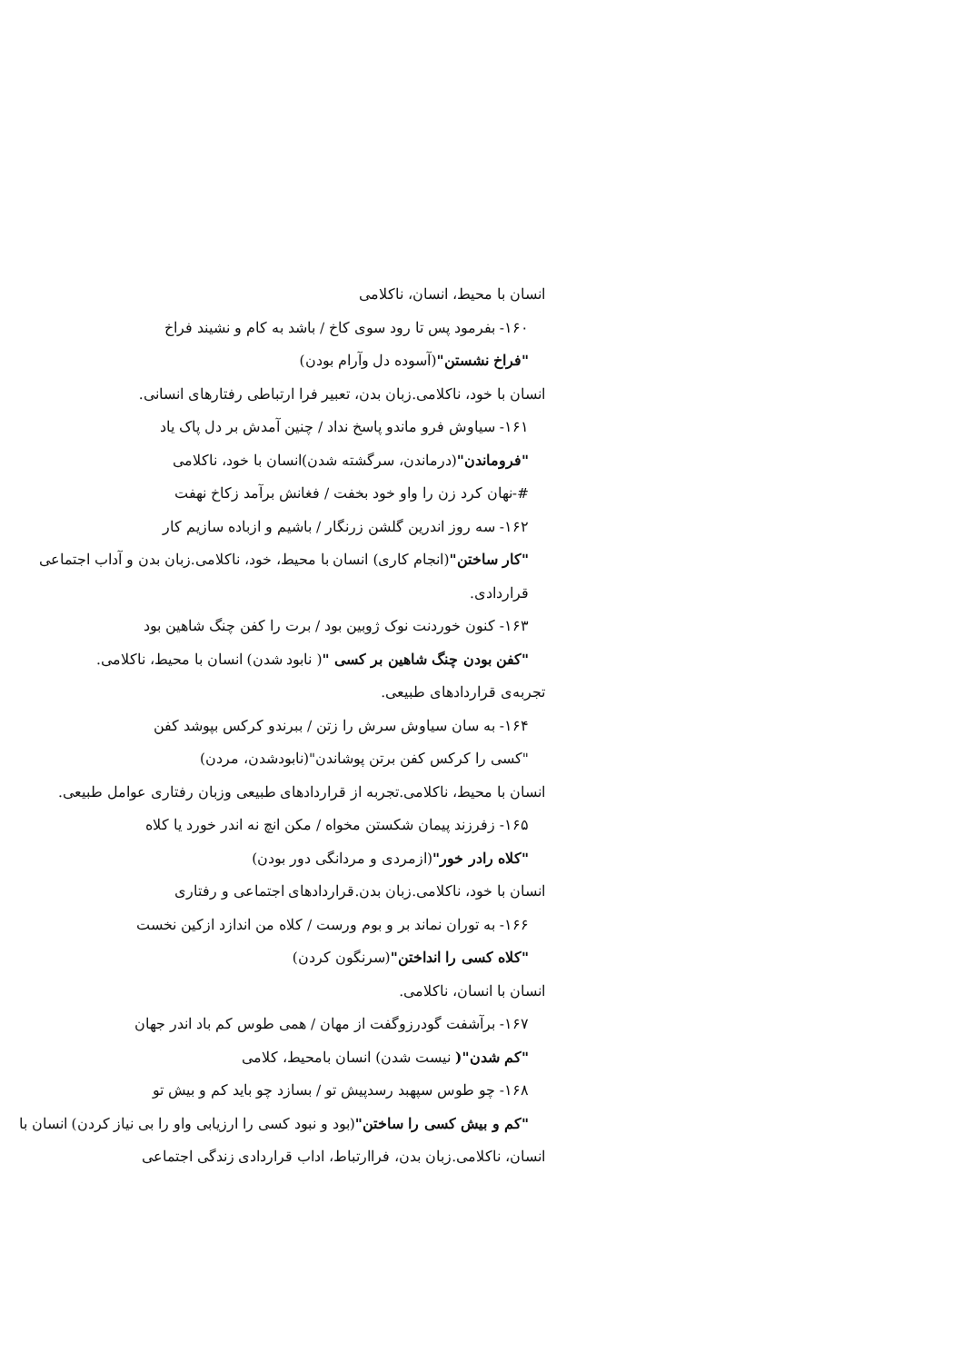انسان با محیط، انسان، ناکلامی
۱۶۰- بفرمود پس تا رود سوی کاخ / باشد به کام و نشیند فراخ
"فراخ نشستن"(آسوده دل وآرام بودن)
انسان با خود، ناکلامی.زبان بدن، تعبیر فرا ارتباطی رفتارهای انسانی.
۱۶۱- سیاوش فرو ماندو پاسخ نداد / چنین آمدش بر دل پاک یاد
"فروماندن"(درماندن، سرگشته شدن)انسان با خود، ناکلامی
#-نهان کرد زن را واو خود بخفت / فغانش برآمد زکاخ نهفت
۱۶۲- سه روز اندرین گلشن زرنگار / باشیم و ازباده سازیم کار
"کار ساختن"(انجام کاری) انسان با محیط، خود، ناکلامی.زبان بدن و آداب اجتماعی قراردادی.
۱۶۳- کنون خوردنت نوک ژوبین بود / برت را کفن چنگ شاهین بود
"کفن بودن چنگ شاهین بر کسی "( نابود شدن) انسان با محیط، ناکلامی.
تجربه‌ی قراردادهای طبیعی.
۱۶۴- به سان سیاوش سرش را زتن / ببرندو کرکس بپوشد کفن
"کسی را کرکس کفن برتن پوشاندن"(نابودشدن، مردن)
انسان با محیط، ناکلامی.تجربه از قراردادهای طبیعی وزبان رفتاری عوامل طبیعی.
۱۶۵- زفرزند پیمان شکستن مخواه / مکن انچ نه اندر خورد یا کلاه
"کلاه رادر خور"(ازمردی و مردانگی دور بودن)
انسان با خود، ناکلامی.زبان بدن.قراردادهای اجتماعی و رفتاری
۱۶۶- به توران نماند بر و بوم ورست / کلاه من اندازد ازکین نخست
"کلاه کسی را انداختن"(سرنگون کردن)
انسان با انسان، ناکلامی.
۱۶۷- برآشفت گودرزوگفت از مهان / همی طوس کم باد اندر جهان
"کم شدن"( نیست شدن) انسان بامحیط، کلامی
۱۶۸- چو طوس سپهبد رسدپیش تو / بسازد چو باید کم و بیش تو
"کم و بیش کسی را ساختن"(بود و نبود کسی را ارزیابی واو را بی نیاز کردن) انسان با
انسان، ناکلامی.زبان بدن، فراارتباط، اداب قراردادی زندگی اجتماعی